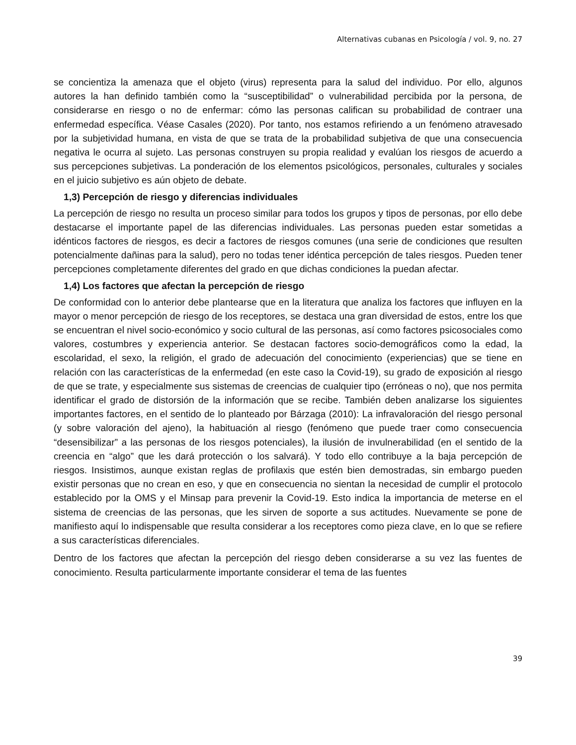Alternativas cubanas en Psicología / vol. 9, no. 27
se concientiza la amenaza que el objeto (virus) representa para la salud del individuo. Por ello, algunos autores la han definido también como la “susceptibilidad” o vulnerabilidad percibida por la persona, de considerarse en riesgo o no de enfermar: cómo las personas califican su probabilidad de contraer una enfermedad específica. Véase Casales (2020). Por tanto, nos estamos refiriendo a un fenómeno atravesado por la subjetividad humana, en vista de que se trata de la probabilidad subjetiva de que una consecuencia negativa le ocurra al sujeto. Las personas construyen su propia realidad y evalúan los riesgos de acuerdo a sus percepciones subjetivas. La ponderación de los elementos psicológicos, personales, culturales y sociales en el juicio subjetivo es aún objeto de debate.
1,3) Percepción de riesgo y diferencias individuales
La percepción de riesgo no resulta un proceso similar para todos los grupos y tipos de personas, por ello debe destacarse el importante papel de las diferencias individuales. Las personas pueden estar sometidas a idénticos factores de riesgos, es decir a factores de riesgos comunes (una serie de condiciones que resulten potencialmente dañinas para la salud), pero no todas tener idéntica percepción de tales riesgos. Pueden tener percepciones completamente diferentes del grado en que dichas condiciones la puedan afectar.
1,4) Los factores que afectan la percepción de riesgo
De conformidad con lo anterior debe plantearse que en la literatura que analiza los factores que influyen en la mayor o menor percepción de riesgo de los receptores, se destaca una gran diversidad de estos, entre los que se encuentran el nivel socio-económico y socio cultural de las personas, así como factores psicosociales como valores, costumbres y experiencia anterior. Se destacan factores socio-demográficos como la edad, la escolaridad, el sexo, la religión, el grado de adecuación del conocimiento (experiencias) que se tiene en relación con las características de la enfermedad (en este caso la Covid-19), su grado de exposición al riesgo de que se trate, y especialmente sus sistemas de creencias de cualquier tipo (erróneas o no), que nos permita identificar el grado de distorsión de la información que se recibe. También deben analizarse los siguientes importantes factores, en el sentido de lo planteado por Bárzaga (2010): La infravaloración del riesgo personal (y sobre valoración del ajeno), la habituación al riesgo (fenómeno que puede traer como consecuencia “desensibilizar” a las personas de los riesgos potenciales), la ilusión de invulnerabilidad (en el sentido de la creencia en “algo” que les dará protección o los salvará). Y todo ello contribuye a la baja percepción de riesgos. Insistimos, aunque existan reglas de profilaxis que estén bien demostradas, sin embargo pueden existir personas que no crean en eso, y que en consecuencia no sientan la necesidad de cumplir el protocolo establecido por la OMS y el Minsap para prevenir la Covid-19. Esto indica la importancia de meterse en el sistema de creencias de las personas, que les sirven de soporte a sus actitudes. Nuevamente se pone de manifiesto aquí lo indispensable que resulta considerar a los receptores como pieza clave, en lo que se refiere a sus características diferenciales.
Dentro de los factores que afectan la percepción del riesgo deben considerarse a su vez las fuentes de conocimiento. Resulta particularmente importante considerar el tema de las fuentes
39